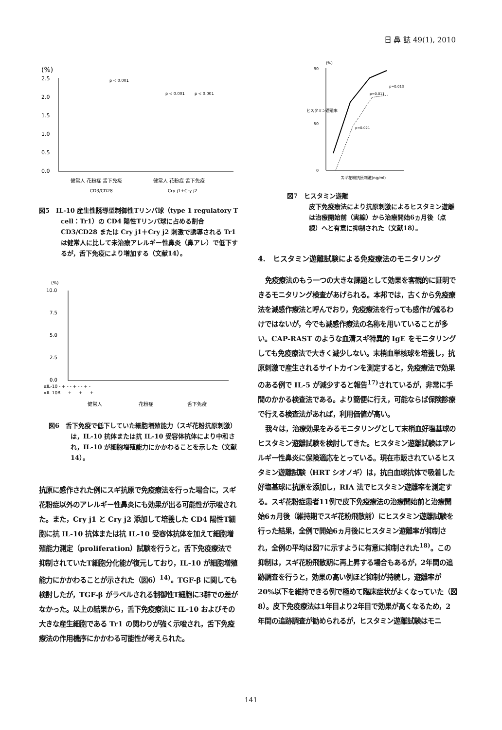日 鼻 誌 49(1), 2010
(%)
2.5
2.0
1.5
1.0
0.5
0.0
p < 0.001
p < 0.001
p < 0.001
健常人 花粉症 舌下免疫
健常人 花粉症 舌下免疫
CD3/CD28
Cry j1+Cry j2
図5　IL-10 産生性誘導型制御性Tリンパ球（type 1 regulatory T cell：Tr1）の CD4 陽性Tリンパ球に占める割合 CD3/CD28 または Cry j1＋Cry j2 刺激で誘導される Tr1 は健常人に比して未治療アレルギー性鼻炎（鼻アレ）で低下するが，舌下免疫により増加する（文献14）。
(%)
10.0
7.5
5.0
2.5
0.0
αIL-10 - + - - + - - + -
αIL-10R - - + - - + - - +
健常人
花粉症
舌下免疫
図6　舌下免疫で低下していた細胞増殖能力（スギ花粉抗原刺激）は，IL-10 抗体または抗 IL-10 受容体抗体により中和され，IL-10 が細胞増殖能力にかかわることを示した（文献14）。
抗原に感作された例にスギ抗原で免疫療法を行った場合に，スギ花粉症以外のアレルギー性鼻炎にも効果が出る可能性が示唆された。また，Cry j1 と Cry j2 添加して培養した CD4 陽性T細胞に抗 IL-10 抗体または抗 IL-10 受容体抗体を加えて細胞増殖能力測定（proliferation）試験を行うと，舌下免疫療法で抑制されていたT細胞分化能が復元しており，IL-10 が細胞増殖能力にかかわることが示された（図6）<sup>14)</sup>。TGF-β に関しても検討したが，TGF-β がラベルされる制御性T細胞に3群での差がなかった。以上の結果から，舌下免疫療法に IL-10 およびその大きな産生細胞である Tr1 の関わりが強く示唆され，舌下免疫療法の作用機序にかかわる可能性が考えられた。
(%)
90
50
0
ヒスタミン遊離率
p=0.013
p=0.011
p=0.021
スギ花粉抗原刺激(ng/ml)
図7　ヒスタミン遊離
皮下免疫療法により抗原刺激によるヒスタミン遊離は治療開始前（実線）から治療開始6ヵ月後（点線）へと有意に抑制された（文献18）。
4.　ヒスタミン遊離試験による免疫療法のモニタリング
免疫療法のもう一つの大きな課題として効果を客観的に証明できるモニタリング検査があげられる。本邦では，古くから免疫療法を減感作療法と呼んでおり，免疫療法を行っても感作が減るわけではないが，今でも減感作療法の名称を用いていることが多い。CAP-RAST のような血清スギ特異的 IgE をモニタリングしても免疫療法で大きく減少しない。末梢血単核球を培養し，抗原刺激で産生されるサイトカインを測定すると，免疫療法で効果のある例で IL-5 が減少すると報告<sup>17)</sup>されているが，非常に手間のかかる検査法である。より簡便に行え，可能ならば保険診療で行える検査法があれば，利用価値が高い。
我々は，治療効果をみるモニタリングとして末梢血好塩基球のヒスタミン遊離試験を検討してきた。ヒスタミン遊離試験はアレルギー性鼻炎に保険適応をとっている。現在市販されているヒスタミン遊離試験（HRT シオノギ）は，抗白血球抗体で吸着した好塩基球に抗原を添加し，RIA 法でヒスタミン遊離率を測定する。スギ花粉症患者11例で皮下免疫療法の治療開始前と治療開始6ヵ月後（維持期でスギ花粉飛散前）にヒスタミン遊離試験を行った結果，全例で開始6ヵ月後にヒスタミン遊離率が抑制され，全例の平均は図7に示すように有意に抑制された<sup>18)</sup>。この抑制は，スギ花粉飛散期に再上昇する場合もあるが，2年間の追跡調査を行うと，効果の高い例ほど抑制が持続し，遊離率が20%以下を維持できる例で極めて臨床症状がよくなっていた（図8）。皮下免疫療法は1年目より2年目で効果が高くなるため，2年間の追跡調査が勧められるが，ヒスタミン遊離試験はモニ
141